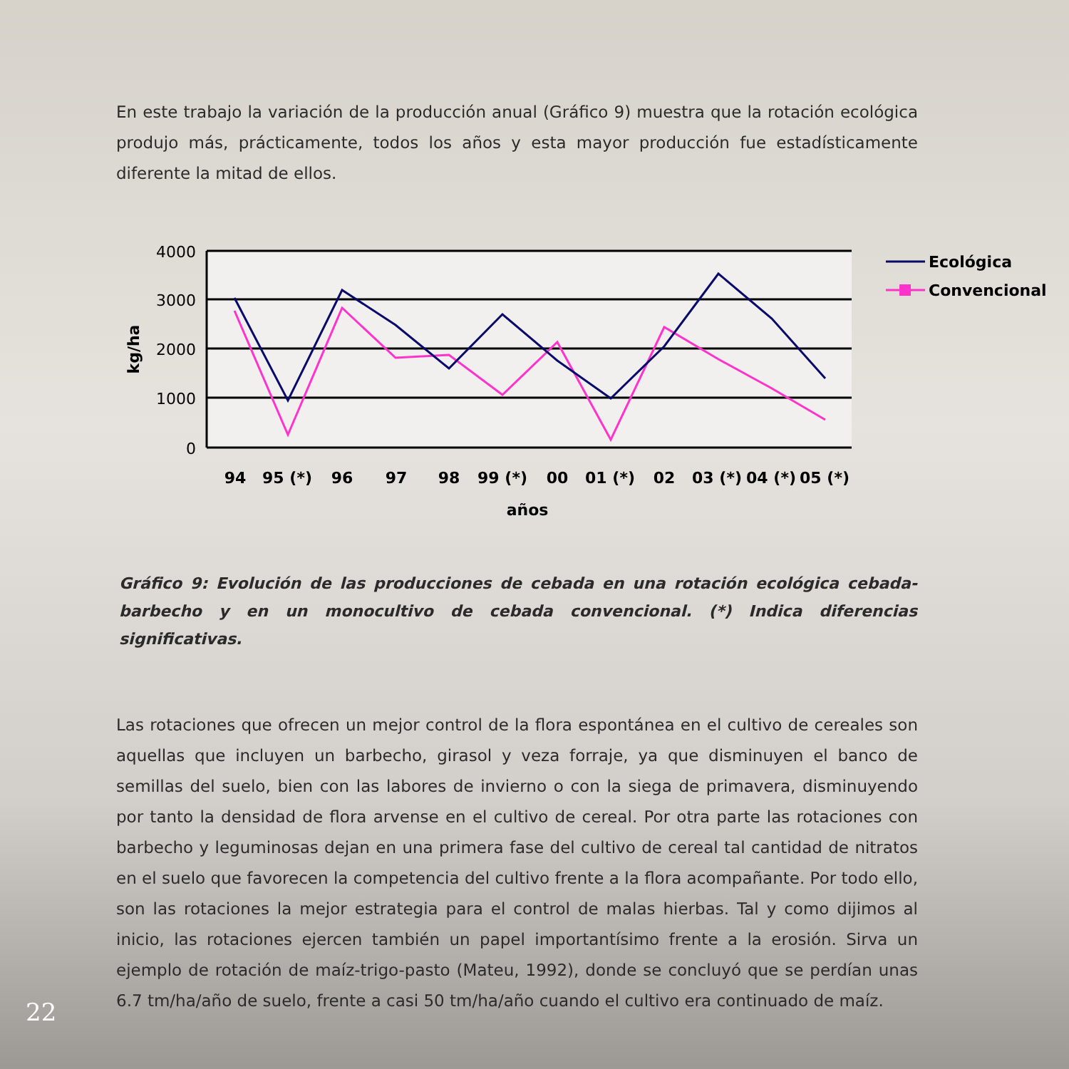En este trabajo la variación de la producción anual (Gráfico 9) muestra que la rotación ecológica produjo más, prácticamente, todos los años y esta mayor producción fue estadísticamente diferente la mitad de ellos.
4000
3000
2000
1000
0
kg/ha
94
95 (*)
96
97
98
99 (*)
00
01 (*)
02
03 (*)
04 (*)
05 (*)
años
Ecológica
Convencional
Gráfico 9: Evolución de las producciones de cebada en una rotación ecológica cebada-barbecho y en un monocultivo de cebada convencional. (*) Indica diferencias significativas.
Las rotaciones que ofrecen un mejor control de la flora espontánea en el cultivo de cereales son aquellas que incluyen un barbecho, girasol y veza forraje, ya que disminuyen el banco de semillas del suelo, bien con las labores de invierno o con la siega de primavera, disminuyendo por tanto la densidad de flora arvense en el cultivo de cereal. Por otra parte las rotaciones con barbecho y leguminosas dejan en una primera fase del cultivo de cereal tal cantidad de nitratos en el suelo que favorecen la competencia del cultivo frente a la flora acompañante. Por todo ello, son las rotaciones la mejor estrategia para el control de malas hierbas. Tal y como dijimos al inicio, las rotaciones ejercen también un papel importantísimo frente a la erosión. Sirva un ejemplo de rotación de maíz-trigo-pasto (Mateu, 1992), donde se concluyó que se perdían unas 6.7 tm/ha/año de suelo, frente a casi 50 tm/ha/año cuando el cultivo era continuado de maíz.
22